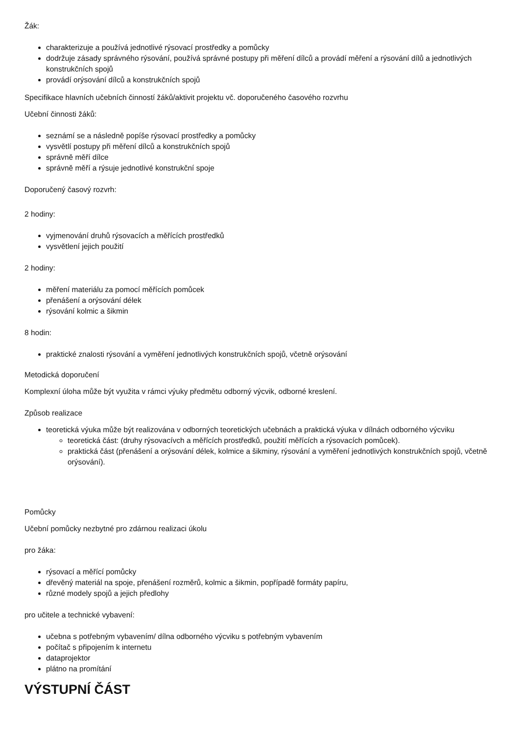Žák:
charakterizuje a používá jednotlivé rýsovací prostředky a pomůcky
dodržuje zásady správného rýsování, používá správné postupy při měření dílců a provádí měření a rýsování dílů a jednotlivých konstrukčních spojů
provádí orýsování dílců a konstrukčních spojů
Specifikace hlavních učebních činností žáků/aktivit projektu vč. doporučeného časového rozvrhu
Učební činnosti žáků:
seznámí se a následně popíše rýsovací prostředky a pomůcky
vysvětlí postupy při měření dílců a konstrukčních spojů
správně měří dílce
správně měří a rýsuje jednotlivé konstrukční spoje
Doporučený časový rozvrh:
2 hodiny:
vyjmenování druhů rýsovacích a měřících prostředků
vysvětlení jejich použití
2 hodiny:
měření materiálu za pomocí měřících pomůcek
přenášení a orýsování délek
rýsování kolmic a šikmin
8 hodin:
praktické znalosti rýsování a vyměření jednotlivých konstrukčních spojů, včetně orýsování
Metodická doporučení
Komplexní úloha může být využita v rámci výuky předmětu odborný výcvik, odborné kreslení.
Způsob realizace
teoretická výuka může být realizována v odborných teoretických učebnách a praktická výuka v dílnách odborného výcviku
teoretická část: (druhy rýsovacívch a měřících prostředků, použití měřících a rýsovacích pomůcek).
praktická část (přenášení a orýsování délek, kolmice a šikminy, rýsování a vyměření jednotlivých konstrukčních spojů, včetně orýsování).
Pomůcky
Učební pomůcky nezbytné pro zdárnou realizaci úkolu
pro žáka:
rýsovací a měřící pomůcky
dřevěný materiál na spoje, přenášení rozměrů, kolmic a šikmin, popřípadě formáty papíru,
různé modely spojů a jejich předlohy
pro učitele a technické vybavení:
učebna s potřebným vybavením/ dílna odborného výcviku s potřebným vybavením
počítač s připojením k internetu
dataprojektor
plátno na promítání
VÝSTUPNÍ ČÁST